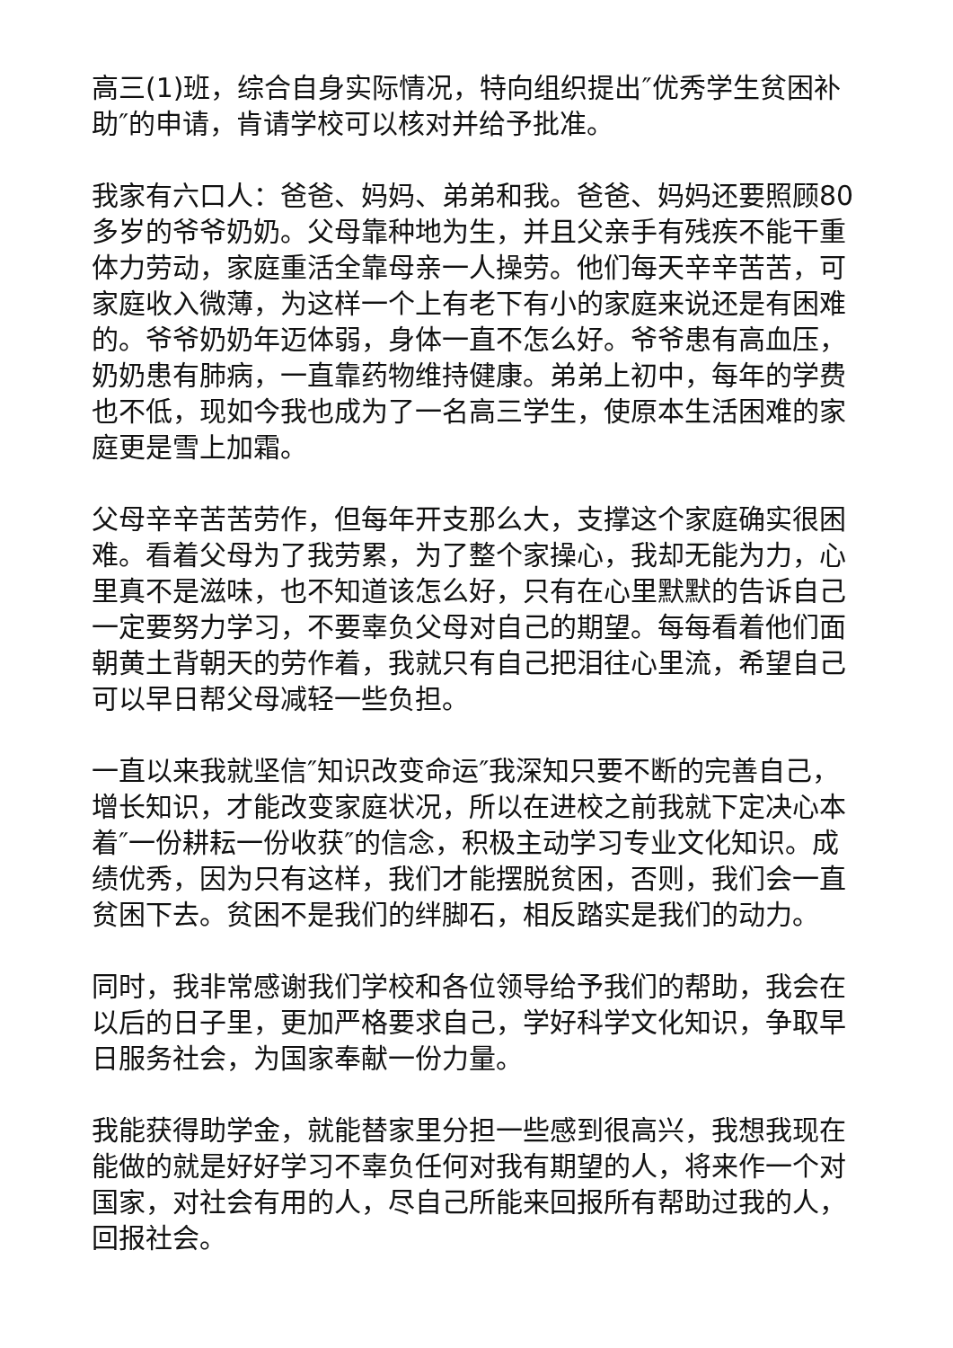高三(1)班，综合自身实际情况，特向组织提出″优秀学生贫困补助″的申请，肯请学校可以核对并给予批准。
我家有六口人：爸爸、妈妈、弟弟和我。爸爸、妈妈还要照顾80多岁的爷爷奶奶。父母靠种地为生，并且父亲手有残疾不能干重体力劳动，家庭重活全靠母亲一人操劳。他们每天辛辛苦苦，可家庭收入微薄，为这样一个上有老下有小的家庭来说还是有困难的。爷爷奶奶年迈体弱，身体一直不怎么好。爷爷患有高血压，奶奶患有肺病，一直靠药物维持健康。弟弟上初中，每年的学费也不低，现如今我也成为了一名高三学生，使原本生活困难的家庭更是雪上加霜。
父母辛辛苦苦劳作，但每年开支那么大，支撑这个家庭确实很困难。看着父母为了我劳累，为了整个家操心，我却无能为力，心里真不是滋味，也不知道该怎么好，只有在心里默默的告诉自己一定要努力学习，不要辜负父母对自己的期望。每每看着他们面朝黄土背朝天的劳作着，我就只有自己把泪往心里流，希望自己可以早日帮父母减轻一些负担。
一直以来我就坚信″知识改变命运″我深知只要不断的完善自己，增长知识，才能改变家庭状况，所以在进校之前我就下定决心本着″一份耕耘一份收获″的信念，积极主动学习专业文化知识。成绩优秀，因为只有这样，我们才能摆脱贫困，否则，我们会一直贫困下去。贫困不是我们的绊脚石，相反踏实是我们的动力。
同时，我非常感谢我们学校和各位领导给予我们的帮助，我会在以后的日子里，更加严格要求自己，学好科学文化知识，争取早日服务社会，为国家奉献一份力量。
我能获得助学金，就能替家里分担一些感到很高兴，我想我现在能做的就是好好学习不辜负任何对我有期望的人，将来作一个对国家，对社会有用的人，尽自己所能来回报所有帮助过我的人，回报社会。